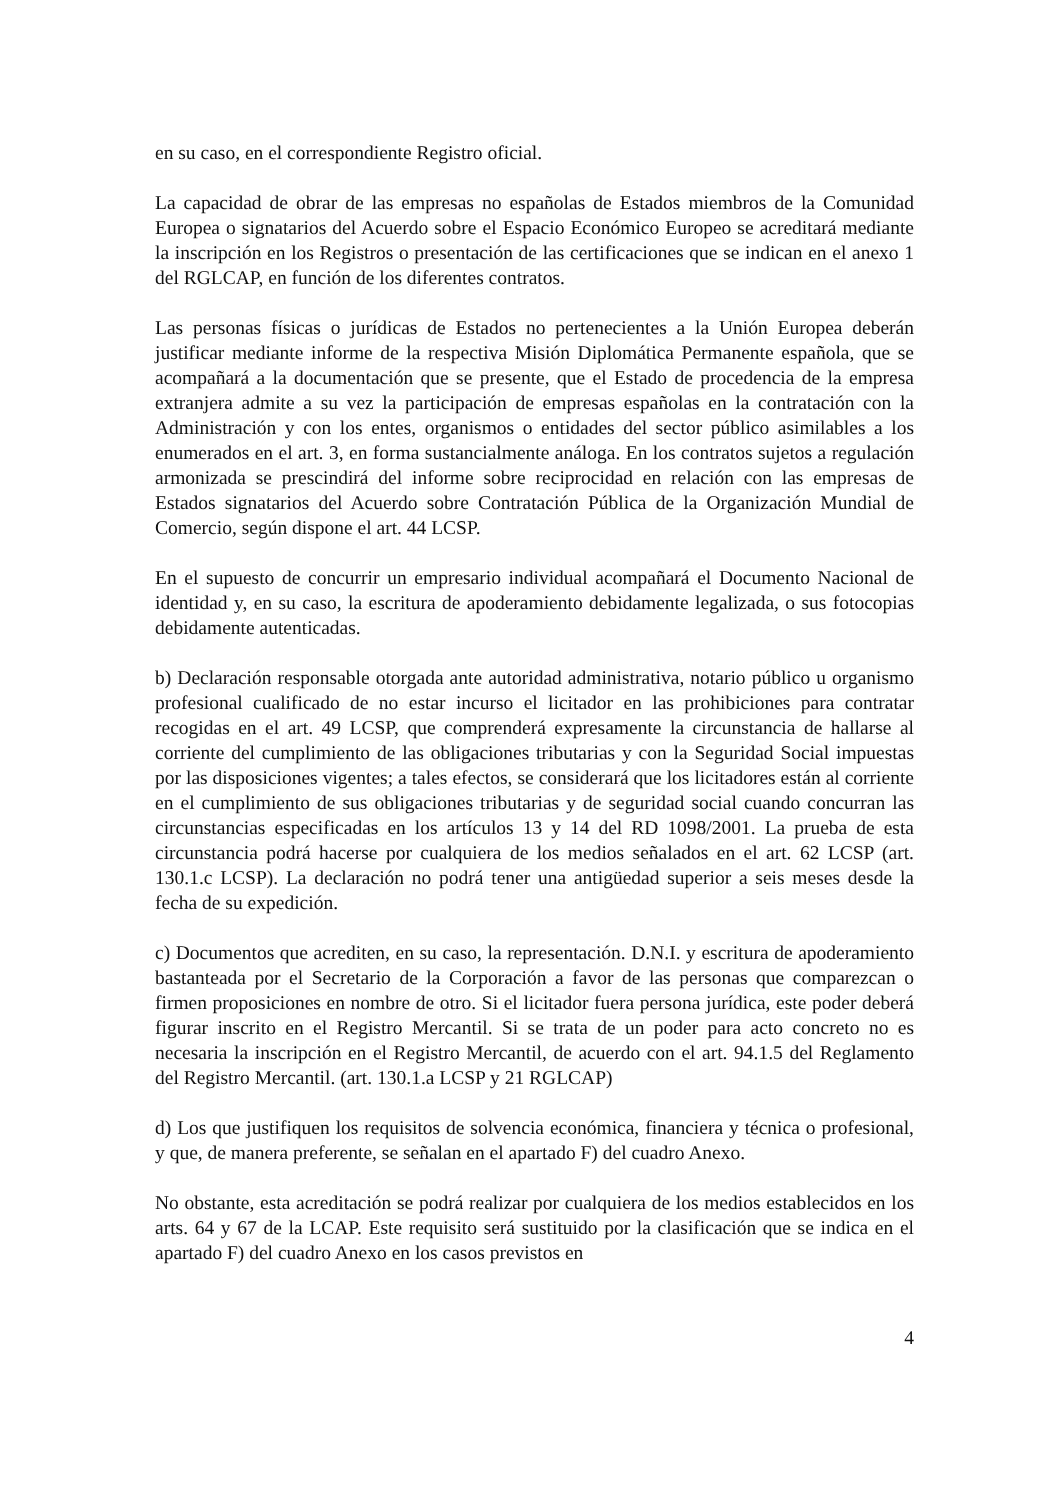en su caso, en el correspondiente Registro oficial.
La capacidad de obrar de las empresas no españolas de Estados miembros de la Comunidad Europea o signatarios del Acuerdo sobre el Espacio Económico Europeo se acreditará mediante la inscripción en los Registros o presentación de las certificaciones que se indican en el anexo 1 del RGLCAP, en función de los diferentes contratos.
Las personas físicas o jurídicas de Estados no pertenecientes a la Unión Europea deberán justificar mediante informe de la respectiva Misión Diplomática Permanente española, que se acompañará a la documentación que se presente, que el Estado de procedencia de la empresa extranjera admite a su vez la participación de empresas españolas en la contratación con la Administración y con los entes, organismos o entidades del sector público asimilables a los enumerados en el art. 3, en forma sustancialmente análoga. En los contratos sujetos a regulación armonizada se prescindirá del informe sobre reciprocidad en relación con las empresas de Estados signatarios del Acuerdo sobre Contratación Pública de la Organización Mundial de Comercio, según dispone el art. 44 LCSP.
En el supuesto de concurrir un empresario individual acompañará el Documento Nacional de identidad y, en su caso, la escritura de apoderamiento debidamente legalizada, o sus fotocopias debidamente autenticadas.
b) Declaración responsable otorgada ante autoridad administrativa, notario público u organismo profesional cualificado de no estar incurso el licitador en las prohibiciones para contratar recogidas en el art. 49 LCSP, que comprenderá expresamente la circunstancia de hallarse al corriente del cumplimiento de las obligaciones tributarias y con la Seguridad Social impuestas por las disposiciones vigentes; a tales efectos, se considerará que los licitadores están al corriente en el cumplimiento de sus obligaciones tributarias y de seguridad social cuando concurran las circunstancias especificadas en los artículos 13 y 14 del RD 1098/2001. La prueba de esta circunstancia podrá hacerse por cualquiera de los medios señalados en el art. 62 LCSP (art. 130.1.c LCSP). La declaración no podrá tener una antigüedad superior a seis meses desde la fecha de su expedición.
c) Documentos que acrediten, en su caso, la representación. D.N.I. y escritura de apoderamiento bastanteada por el Secretario de la Corporación a favor de las personas que comparezcan o firmen proposiciones en nombre de otro. Si el licitador fuera persona jurídica, este poder deberá figurar inscrito en el Registro Mercantil. Si se trata de un poder para acto concreto no es necesaria la inscripción en el Registro Mercantil, de acuerdo con el art. 94.1.5 del Reglamento del Registro Mercantil. (art. 130.1.a LCSP y 21 RGLCAP)
d) Los que justifiquen los requisitos de solvencia económica, financiera y técnica o profesional, y que, de manera preferente, se señalan en el apartado F) del cuadro Anexo.
No obstante, esta acreditación se podrá realizar por cualquiera de los medios establecidos en los arts. 64 y 67 de la LCAP. Este requisito será sustituido por la clasificación que se indica en el apartado F) del cuadro Anexo en los casos previstos en
4